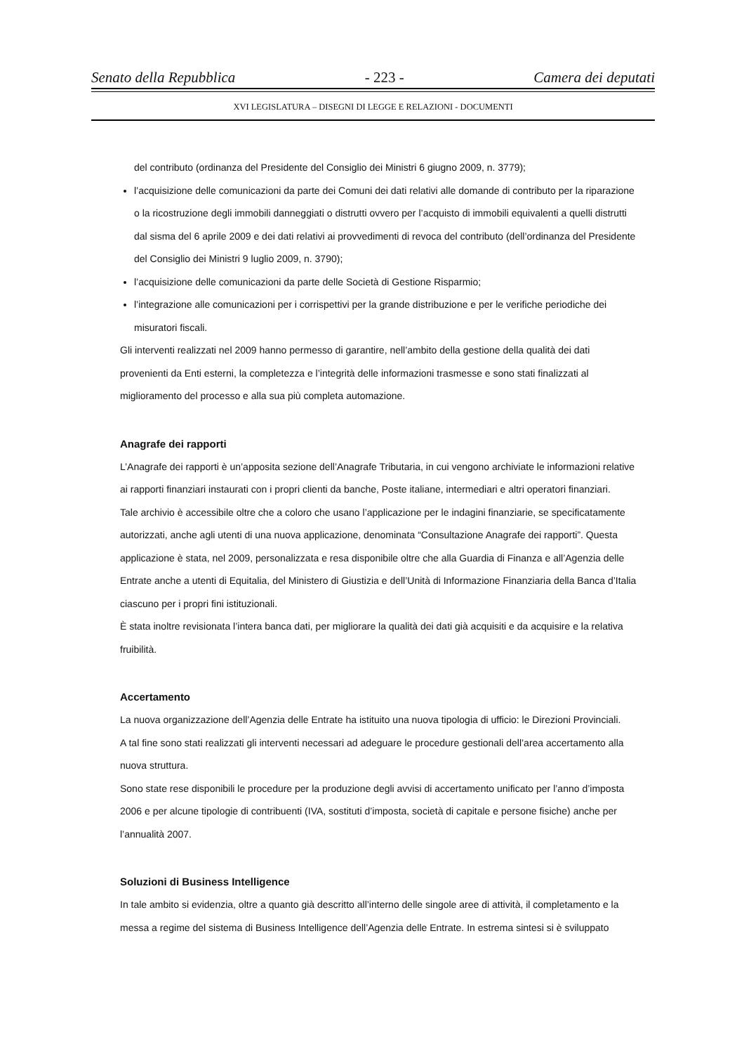Senato della Repubblica - 223 - Camera dei deputati
XVI LEGISLATURA – DISEGNI DI LEGGE E RELAZIONI - DOCUMENTI
del contributo (ordinanza del Presidente del Consiglio dei Ministri 6 giugno 2009, n. 3779);
l’acquisizione delle comunicazioni da parte dei Comuni dei dati relativi alle domande di contributo per la riparazione o la ricostruzione degli immobili danneggiati o distrutti ovvero per l’acquisto di immobili equivalenti a quelli distrutti dal sisma del 6 aprile 2009 e dei dati relativi ai provvedimenti di revoca del contributo (dell’ordinanza del Presidente del Consiglio dei Ministri 9 luglio 2009, n. 3790);
l’acquisizione delle comunicazioni da parte delle Società di Gestione Risparmio;
l’integrazione alle comunicazioni per i corrispettivi per la grande distribuzione e per le verifiche periodiche dei misuratori fiscali.
Gli interventi realizzati nel 2009 hanno permesso di garantire, nell’ambito della gestione della qualità dei dati provenienti da Enti esterni, la completezza e l’integrità delle informazioni trasmesse e sono stati finalizzati al miglioramento del processo e alla sua più completa automazione.
Anagrafe dei rapporti
L’Anagrafe dei rapporti è un’apposita sezione dell’Anagrafe Tributaria, in cui vengono archiviate le informazioni relative ai rapporti finanziari instaurati con i propri clienti da banche, Poste italiane, intermediari e altri operatori finanziari.
Tale archivio è accessibile oltre che a coloro che usano l’applicazione per le indagini finanziarie, se specificatamente autorizzati, anche agli utenti di una nuova applicazione, denominata “Consultazione Anagrafe dei rapporti”. Questa applicazione è stata, nel 2009, personalizzata e resa disponibile oltre che alla Guardia di Finanza e all’Agenzia delle Entrate anche a utenti di Equitalia, del Ministero di Giustizia e dell’Unità di Informazione Finanziaria della Banca d’Italia ciascuno per i propri fini istituzionali.
È stata inoltre revisionata l’intera banca dati, per migliorare la qualità dei dati già acquisiti e da acquisire e la relativa fruibilità.
Accertamento
La nuova organizzazione dell’Agenzia delle Entrate ha istituito una nuova tipologia di ufficio: le Direzioni Provinciali.
A tal fine sono stati realizzati gli interventi necessari ad adeguare le procedure gestionali dell’area accertamento alla nuova struttura.
Sono state rese disponibili le procedure per la produzione degli avvisi di accertamento unificato per l’anno d’imposta 2006 e per alcune tipologie di contribuenti (IVA, sostituti d’imposta, società di capitale e persone fisiche) anche per l’annualità 2007.
Soluzioni di Business Intelligence
In tale ambito si evidenzia, oltre a quanto già descritto all’interno delle singole aree di attività, il completamento e la messa a regime del sistema di Business Intelligence dell’Agenzia delle Entrate. In estrema sintesi si è sviluppato